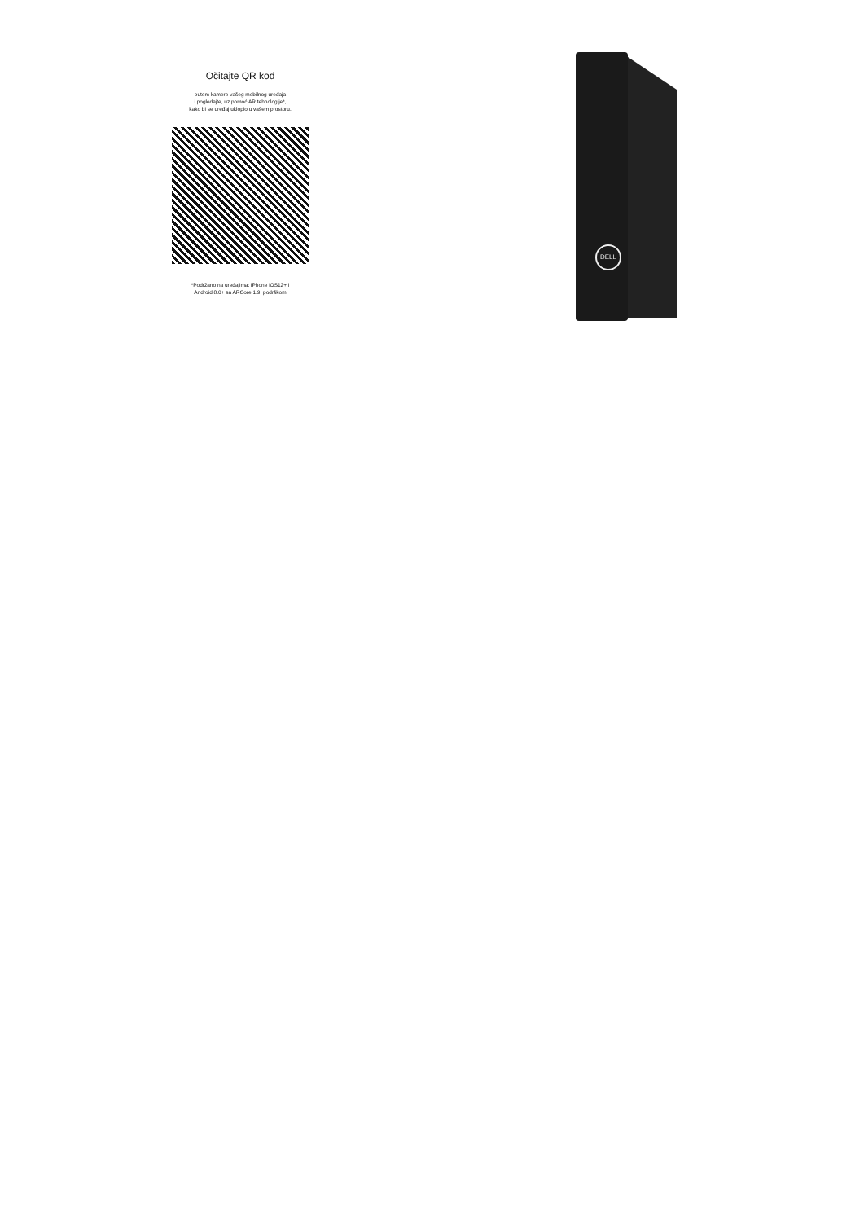Očitajte QR kod
putem kamere vašeg mobilnog uređaja
i pogledajte, uz pomoć AR tehnologije*,
kako bi se uređaj uklopio u vašem prostoru.
*Podržano na uređajima: iPhone iOS12+ i
Android 8.0+ sa ARCore 1.9. podrškom
DELL